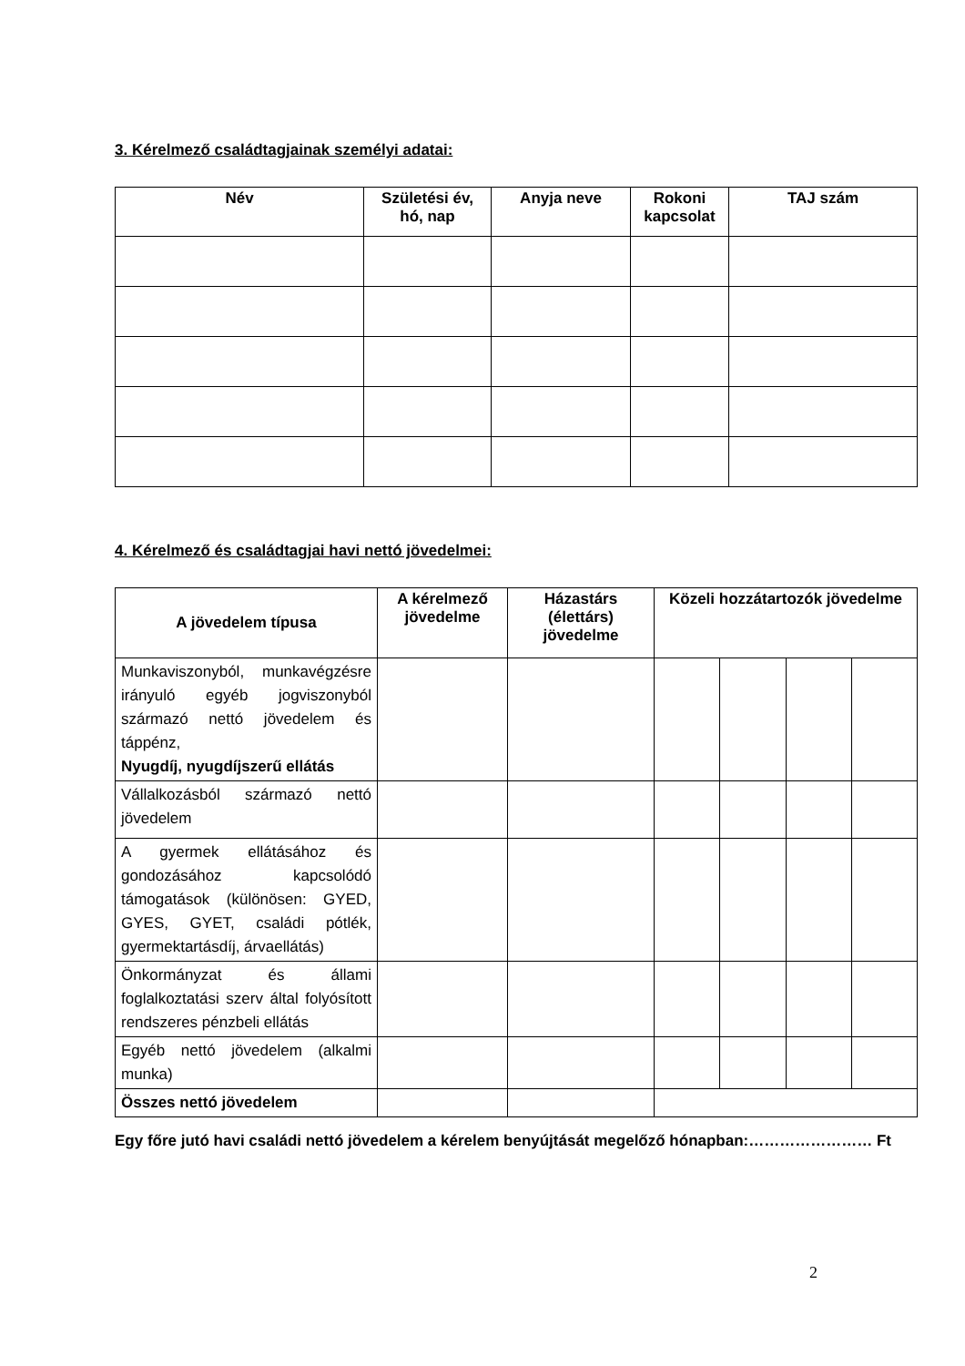3. Kérelmező családtagjainak személyi adatai:
| Név | Születési év, hó, nap | Anyja neve | Rokoni kapcsolat | TAJ szám |
| --- | --- | --- | --- | --- |
4. Kérelmező és családtagjai havi nettó jövedelmei:
| A jövedelem típusa | A kérelmező jövedelme | Házastárs (élettárs) jövedelme | Közeli hozzátartozók jövedelme | | | |
| --- | --- | --- | --- | --- | --- | --- |
| Munkaviszonyból, munkavégzésre irányuló egyéb jogviszonyból származó nettó jövedelem és táppénz, Nyugdíj, nyugdíjszerű ellátás | | | | | | |
| Vállalkozásból származó nettó jövedelem | | | | | | |
| A gyermek ellátásához és gondozásához kapcsolódó támogatások (különösen: GYED, GYES, GYET, családi pótlék, gyermektartásdíj, árvaellátás) | | | | | | |
| Önkormányzat és állami foglalkoztatási szerv által folyósított rendszeres pénzbeli ellátás | | | | | | |
| Egyéb nettó jövedelem (alkalmi munka) | | | | | | |
| Összes nettó jövedelem | | | | | | |
Egy főre jutó havi családi nettó jövedelem a kérelem benyújtását megelőző hónapban:…………………… Ft
2